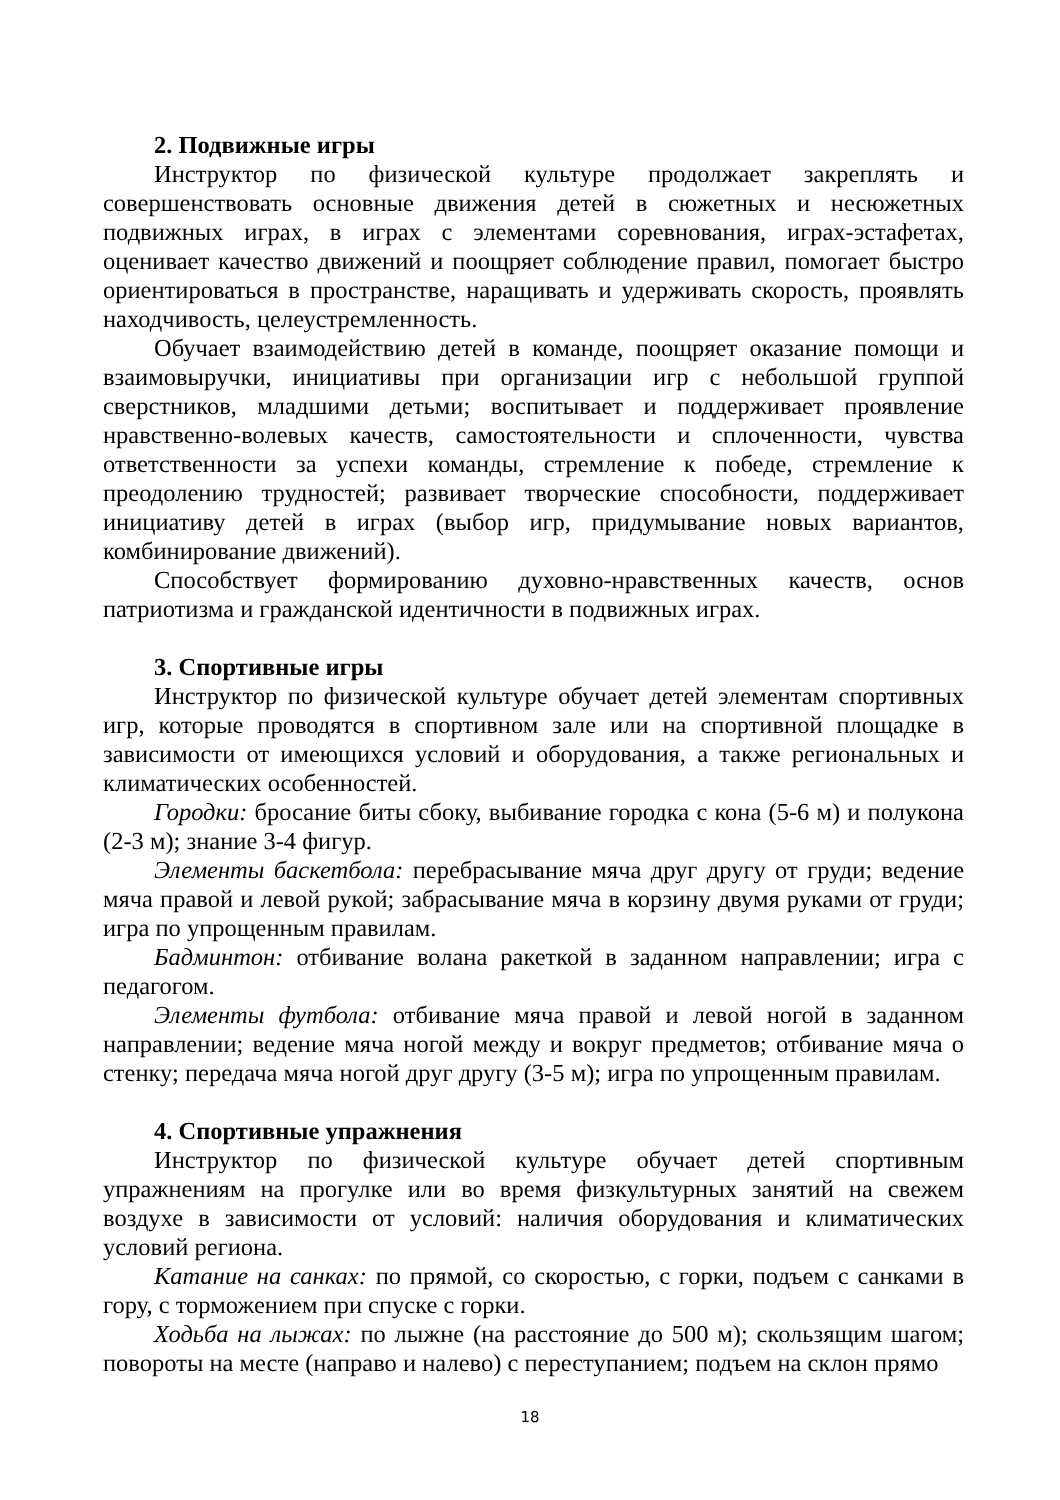2. Подвижные игры
Инструктор по физической культуре продолжает закреплять и совершенствовать основные движения детей в сюжетных и несюжетных подвижных играх, в играх с элементами соревнования, играх-эстафетах, оценивает качество движений и поощряет соблюдение правил, помогает быстро ориентироваться в пространстве, наращивать и удерживать скорость, проявлять находчивость, целеустремленность.
Обучает взаимодействию детей в команде, поощряет оказание помощи и взаимовыручки, инициативы при организации игр с небольшой группой сверстников, младшими детьми; воспитывает и поддерживает проявление нравственно-волевых качеств, самостоятельности и сплоченности, чувства ответственности за успехи команды, стремление к победе, стремление к преодолению трудностей; развивает творческие способности, поддерживает инициативу детей в играх (выбор игр, придумывание новых вариантов, комбинирование движений).
Способствует формированию духовно-нравственных качеств, основ патриотизма и гражданской идентичности в подвижных играх.
3. Спортивные игры
Инструктор по физической культуре обучает детей элементам спортивных игр, которые проводятся в спортивном зале или на спортивной площадке в зависимости от имеющихся условий и оборудования, а также региональных и климатических особенностей.
Городки: бросание биты сбоку, выбивание городка с кона (5-6 м) и полукона (2-3 м); знание 3-4 фигур.
Элементы баскетбола: перебрасывание мяча друг другу от груди; ведение мяча правой и левой рукой; забрасывание мяча в корзину двумя руками от груди; игра по упрощенным правилам.
Бадминтон: отбивание волана ракеткой в заданном направлении; игра с педагогом.
Элементы футбола: отбивание мяча правой и левой ногой в заданном направлении; ведение мяча ногой между и вокруг предметов; отбивание мяча о стенку; передача мяча ногой друг другу (3-5 м); игра по упрощенным правилам.
4. Спортивные упражнения
Инструктор по физической культуре обучает детей спортивным упражнениям на прогулке или во время физкультурных занятий на свежем воздухе в зависимости от условий: наличия оборудования и климатических условий региона.
Катание на санках: по прямой, со скоростью, с горки, подъем с санками в гору, с торможением при спуске с горки.
Ходьба на лыжах: по лыжне (на расстояние до 500 м); скользящим шагом; повороты на месте (направо и налево) с переступанием; подъем на склон прямо
18